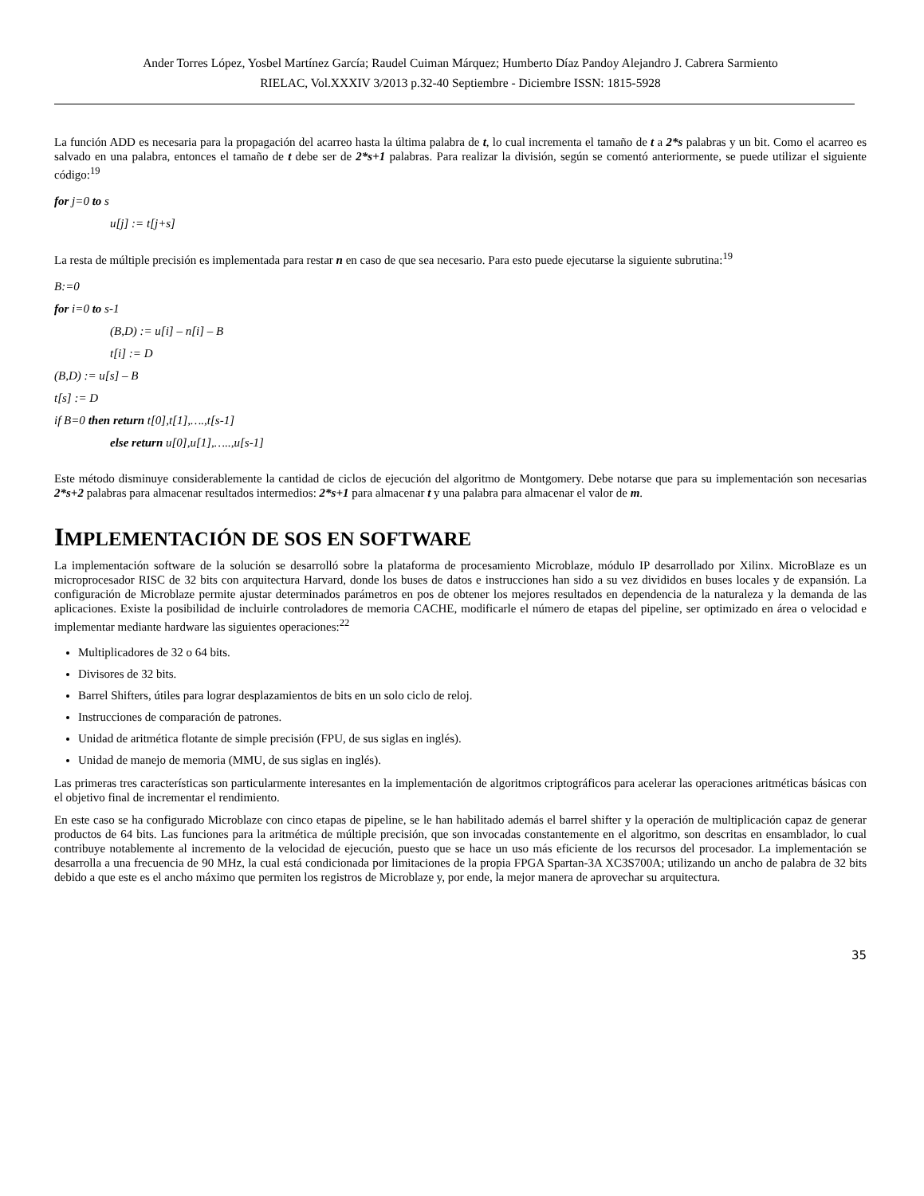Ander Torres López, Yosbel Martínez García; Raudel Cuiman Márquez; Humberto Díaz Pandoy Alejandro J. Cabrera Sarmiento
RIELAC, Vol.XXXIV 3/2013 p.32-40 Septiembre - Diciembre ISSN: 1815-5928
La función ADD es necesaria para la propagación del acarreo hasta la última palabra de t, lo cual incrementa el tamaño de t a 2*s palabras y un bit. Como el acarreo es salvado en una palabra, entonces el tamaño de t debe ser de 2*s+1 palabras. Para realizar la división, según se comentó anteriormente, se puede utilizar el siguiente código:<sup>19</sup>
for j=0 to s
u[j] := t[j+s]
La resta de múltiple precisión es implementada para restar n en caso de que sea necesario. Para esto puede ejecutarse la siguiente subrutina:<sup>19</sup>
B:=0
for i=0 to s-1
(B,D) := u[i] – n[i] – B
t[i] := D
(B,D) := u[s] – B
t[s] := D
if B=0 then return t[0],t[1],….,t[s-1]
else return u[0],u[1],…..,u[s-1]
Este método disminuye considerablemente la cantidad de ciclos de ejecución del algoritmo de Montgomery. Debe notarse que para su implementación son necesarias 2*s+2 palabras para almacenar resultados intermedios: 2*s+1 para almacenar t y una palabra para almacenar el valor de m.
IMPLEMENTACIÓN DE SOS EN SOFTWARE
La implementación software de la solución se desarrolló sobre la plataforma de procesamiento Microblaze, módulo IP desarrollado por Xilinx. MicroBlaze es un microprocesador RISC de 32 bits con arquitectura Harvard, donde los buses de datos e instrucciones han sido a su vez divididos en buses locales y de expansión. La configuración de Microblaze permite ajustar determinados parámetros en pos de obtener los mejores resultados en dependencia de la naturaleza y la demanda de las aplicaciones. Existe la posibilidad de incluirle controladores de memoria CACHE, modificarle el número de etapas del pipeline, ser optimizado en área o velocidad e implementar mediante hardware las siguientes operaciones:<sup>22</sup>
Multiplicadores de 32 o 64 bits.
Divisores de 32 bits.
Barrel Shifters, útiles para lograr desplazamientos de bits en un solo ciclo de reloj.
Instrucciones de comparación de patrones.
Unidad de aritmética flotante de simple precisión (FPU, de sus siglas en inglés).
Unidad de manejo de memoria (MMU, de sus siglas en inglés).
Las primeras tres características son particularmente interesantes en la implementación de algoritmos criptográficos para acelerar las operaciones aritméticas básicas con el objetivo final de incrementar el rendimiento.
En este caso se ha configurado Microblaze con cinco etapas de pipeline, se le han habilitado además el barrel shifter y la operación de multiplicación capaz de generar productos de 64 bits. Las funciones para la aritmética de múltiple precisión, que son invocadas constantemente en el algoritmo, son descritas en ensamblador, lo cual contribuye notablemente al incremento de la velocidad de ejecución, puesto que se hace un uso más eficiente de los recursos del procesador. La implementación se desarrolla a una frecuencia de 90 MHz, la cual está condicionada por limitaciones de la propia FPGA Spartan-3A XC3S700A; utilizando un ancho de palabra de 32 bits debido a que este es el ancho máximo que permiten los registros de Microblaze y, por ende, la mejor manera de aprovechar su arquitectura.
35